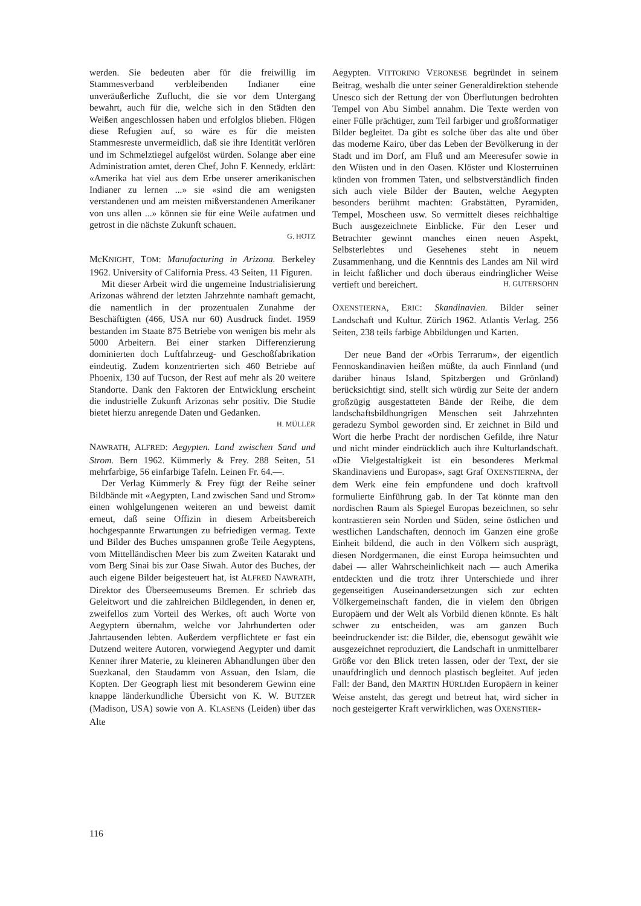werden. Sie bedeuten aber für die freiwillig im Stammesverband verbleibenden Indianer eine unveräußerliche Zuflucht, die sie vor dem Untergang bewahrt, auch für die, welche sich in den Städten den Weißen angeschlossen haben und erfolglos blieben. Flögen diese Refugien auf, so wäre es für die meisten Stammesreste unvermeidlich, daß sie ihre Identität verlören und im Schmelztiegel aufgelöst würden. Solange aber eine Administration amtet, deren Chef, John F. Kennedy, erklärt: «Amerika hat viel aus dem Erbe unserer amerikanischen Indianer zu lernen ...» sie «sind die am wenigsten verstandenen und am meisten mißverstandenen Amerikaner von uns allen ...» können sie für eine Weile aufatmen und getrost in die nächste Zukunft schauen.
G. HOTZ
McKNIGHT, TOM: Manufacturing in Arizona. Berkeley 1962. University of California Press. 43 Seiten, 11 Figuren.
Mit dieser Arbeit wird die ungemeine Industrialisierung Arizonas während der letzten Jahrzehnte namhaft gemacht, die namentlich in der prozentualen Zunahme der Beschäftigten (466, USA nur 60) Ausdruck findet. 1959 bestanden im Staate 875 Betriebe von wenigen bis mehr als 5000 Arbeitern. Bei einer starken Differenzierung dominierten doch Luftfahrzeug- und Geschoßfabrikation eindeutig. Zudem konzentrierten sich 460 Betriebe auf Phoenix, 130 auf Tucson, der Rest auf mehr als 20 weitere Standorte. Dank den Faktoren der Entwicklung erscheint die industrielle Zukunft Arizonas sehr positiv. Die Studie bietet hierzu anregende Daten und Gedanken.
H. MÜLLER
NAWRATH, ALFRED: Aegypten. Land zwischen Sand und Strom. Bern 1962. Kümmerly & Frey. 288 Seiten, 51 mehrfarbige, 56 einfarbige Tafeln. Leinen Fr. 64.—.
Der Verlag Kümmerly & Frey fügt der Reihe seiner Bildbände mit «Aegypten, Land zwischen Sand und Strom» einen wohlgelungenen weiteren an und beweist damit erneut, daß seine Offizin in diesem Arbeitsbereich hochgespannte Erwartungen zu befriedigen vermag. Texte und Bilder des Buches umspannen große Teile Aegyptens, vom Mittelländischen Meer bis zum Zweiten Katarakt und vom Berg Sinai bis zur Oase Siwah. Autor des Buches, der auch eigene Bilder beigesteuert hat, ist ALFRED NAWRATH, Direktor des Überseemuseums Bremen. Er schrieb das Geleitwort und die zahlreichen Bildlegenden, in denen er, zweifellos zum Vorteil des Werkes, oft auch Worte von Aegyptern übernahm, welche vor Jahrhunderten oder Jahrtausenden lebten. Außerdem verpflichtete er fast ein Dutzend weitere Autoren, vorwiegend Aegypter und damit Kenner ihrer Materie, zu kleineren Abhandlungen über den Suezkanal, den Staudamm von Assuan, den Islam, die Kopten. Der Geograph liest mit besonderem Gewinn eine knappe länderkundliche Übersicht von K. W. BUTZER (Madison, USA) sowie von A. KLASENS (Leiden) über das Alte
Aegypten. VITTORINO VERONESE begründet in seinem Beitrag, weshalb die unter seiner Generaldirektion stehende Unesco sich der Rettung der von Überflutungen bedrohten Tempel von Abu Simbel annahm. Die Texte werden von einer Fülle prächtiger, zum Teil farbiger und großformatiger Bilder begleitet. Da gibt es solche über das alte und über das moderne Kairo, über das Leben der Bevölkerung in der Stadt und im Dorf, am Fluß und am Meeresufer sowie in den Wüsten und in den Oasen. Klöster und Klosterruinen künden von frommen Taten, und selbstverständlich finden sich auch viele Bilder der Bauten, welche Aegypten besonders berühmt machten: Grabstätten, Pyramiden, Tempel, Moscheen usw. So vermittelt dieses reichhaltige Buch ausgezeichnete Einblicke. Für den Leser und Betrachter gewinnt manches einen neuen Aspekt, Selbsterlebtes und Gesehenes steht in neuem Zusammenhang, und die Kenntnis des Landes am Nil wird in leicht faßlicher und doch überaus eindringlicher Weise vertieft und bereichert. H. GUTERSOHN
OXENSTIERNA, ERIC: Skandinavien. Bilder seiner Landschaft und Kultur. Zürich 1962. Atlantis Verlag. 256 Seiten, 238 teils farbige Abbildungen und Karten.
Der neue Band der «Orbis Terrarum», der eigentlich Fennoskandinavien heißen müßte, da auch Finnland (und darüber hinaus Island, Spitzbergen und Grönland) berücksichtigt sind, stellt sich würdig zur Seite der andern großzügig ausgestatteten Bände der Reihe, die dem landschaftsbildhungrigen Menschen seit Jahrzehnten geradezu Symbol geworden sind. Er zeichnet in Bild und Wort die herbe Pracht der nordischen Gefilde, ihre Natur und nicht minder eindrücklich auch ihre Kulturlandschaft. «Die Vielgestaltigkeit ist ein besonderes Merkmal Skandinaviens und Europas», sagt Graf OXENSTIERNA, der dem Werk eine fein empfundene und doch kraftvoll formulierte Einführung gab. In der Tat könnte man den nordischen Raum als Spiegel Europas bezeichnen, so sehr kontrastieren sein Norden und Süden, seine östlichen und westlichen Landschaften, dennoch im Ganzen eine große Einheit bildend, die auch in den Völkern sich ausprägt, diesen Nordgermanen, die einst Europa heimsuchten und dabei — aller Wahrscheinlichkeit nach — auch Amerika entdeckten und die trotz ihrer Unterschiede und ihrer gegenseitigen Auseinandersetzungen sich zur echten Völkergemeinschaft fanden, die in vielem den übrigen Europäern und der Welt als Vorbild dienen könnte. Es hält schwer zu entscheiden, was am ganzen Buch beeindruckender ist: die Bilder, die, ebensogut gewählt wie ausgezeichnet reproduziert, die Landschaft in unmittelbarer Größe vor den Blick treten lassen, oder der Text, der sie unaufdringlich und dennoch plastisch begleitet. Auf jeden Fall: der Band, den MARTIN HÜRLI­den Europäern in keiner Weise ansteht, das geregt und betreut hat, wird sicher in noch gesteigerter Kraft verwirklichen, was OXENSTIER-
116